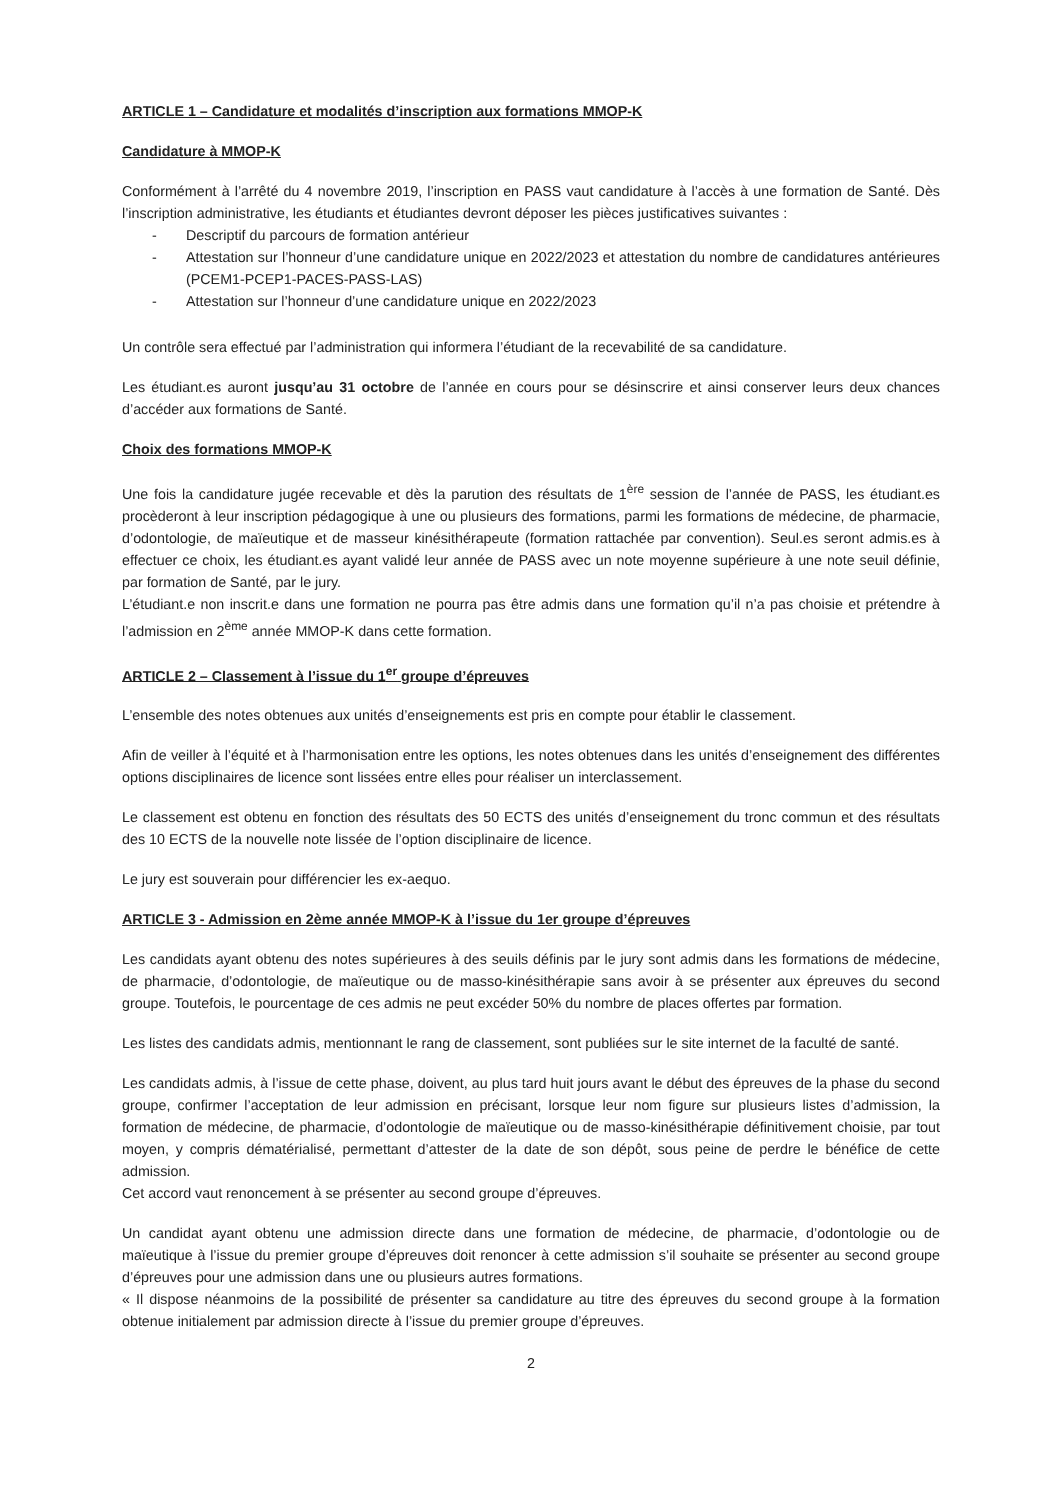ARTICLE 1 – Candidature et modalités d’inscription aux formations MMOP-K
Candidature à MMOP-K
Conformément à l’arrêté du 4 novembre 2019, l’inscription en PASS vaut candidature à l’accès à une formation de Santé. Dès l’inscription administrative, les étudiants et étudiantes devront déposer les pièces justificatives suivantes :
- Descriptif du parcours de formation antérieur
- Attestation sur l’honneur d’une candidature unique en 2022/2023 et attestation du nombre de candidatures antérieures (PCEM1-PCEP1-PACES-PASS-LAS)
- Attestation sur l’honneur d’une candidature unique en 2022/2023
Un contrôle sera effectué par l’administration qui informera l’étudiant de la recevabilité de sa candidature.
Les étudiant.es auront jusqu’au 31 octobre de l’année en cours pour se désinscrire et ainsi conserver leurs deux chances d’accéder aux formations de Santé.
Choix des formations MMOP-K
Une fois la candidature jugée recevable et dès la parution des résultats de 1<sup>ère</sup> session de l’année de PASS, les étudiant.es procèderont à leur inscription pédagogique à une ou plusieurs des formations, parmi les formations de médecine, de pharmacie, d’odontologie, de maïeutique et de masseur kinésithérapeute (formation rattachée par convention). Seul.es seront admis.es à effectuer ce choix, les étudiant.es ayant validé leur année de PASS avec un note moyenne supérieure à une note seuil définie, par formation de Santé, par le jury.
L’étudiant.e non inscrit.e dans une formation ne pourra pas être admis dans une formation qu’il n’a pas choisie et prétendre à l’admission en 2<sup>ème</sup> année MMOP-K dans cette formation.
ARTICLE 2 – Classement à l’issue du 1<sup>er</sup> groupe d’épreuves
L’ensemble des notes obtenues aux unités d’enseignements est pris en compte pour établir le classement.
Afin de veiller à l’équité et à l’harmonisation entre les options, les notes obtenues dans les unités d’enseignement des différentes options disciplinaires de licence sont lissées entre elles pour réaliser un interclassement.
Le classement est obtenu en fonction des résultats des 50 ECTS des unités d’enseignement du tronc commun et des résultats des 10 ECTS de la nouvelle note lissée de l’option disciplinaire de licence.
Le jury est souverain pour différencier les ex-aequo.
ARTICLE 3 - Admission en 2ème année MMOP-K à l’issue du 1er groupe d’épreuves
Les candidats ayant obtenu des notes supérieures à des seuils définis par le jury sont admis dans les formations de médecine, de pharmacie, d’odontologie, de maïeutique ou de masso-kinésithérapie sans avoir à se présenter aux épreuves du second groupe. Toutefois, le pourcentage de ces admis ne peut excéder 50% du nombre de places offertes par formation.
Les listes des candidats admis, mentionnant le rang de classement, sont publiées sur le site internet de la faculté de santé.
Les candidats admis, à l’issue de cette phase, doivent, au plus tard huit jours avant le début des épreuves de la phase du second groupe, confirmer l’acceptation de leur admission en précisant, lorsque leur nom figure sur plusieurs listes d’admission, la formation de médecine, de pharmacie, d’odontologie de maïeutique ou de masso-kinésithérapie définitivement choisie, par tout moyen, y compris dématérialisé, permettant d’attester de la date de son dépôt, sous peine de perdre le bénéfice de cette admission.
Cet accord vaut renoncement à se présenter au second groupe d’épreuves.
Un candidat ayant obtenu une admission directe dans une formation de médecine, de pharmacie, d’odontologie ou de maïeutique à l’issue du premier groupe d’épreuves doit renoncer à cette admission s’il souhaite se présenter au second groupe d’épreuves pour une admission dans une ou plusieurs autres formations.
« Il dispose néanmoins de la possibilité de présenter sa candidature au titre des épreuves du second groupe à la formation obtenue initialement par admission directe à l’issue du premier groupe d’épreuves.
2